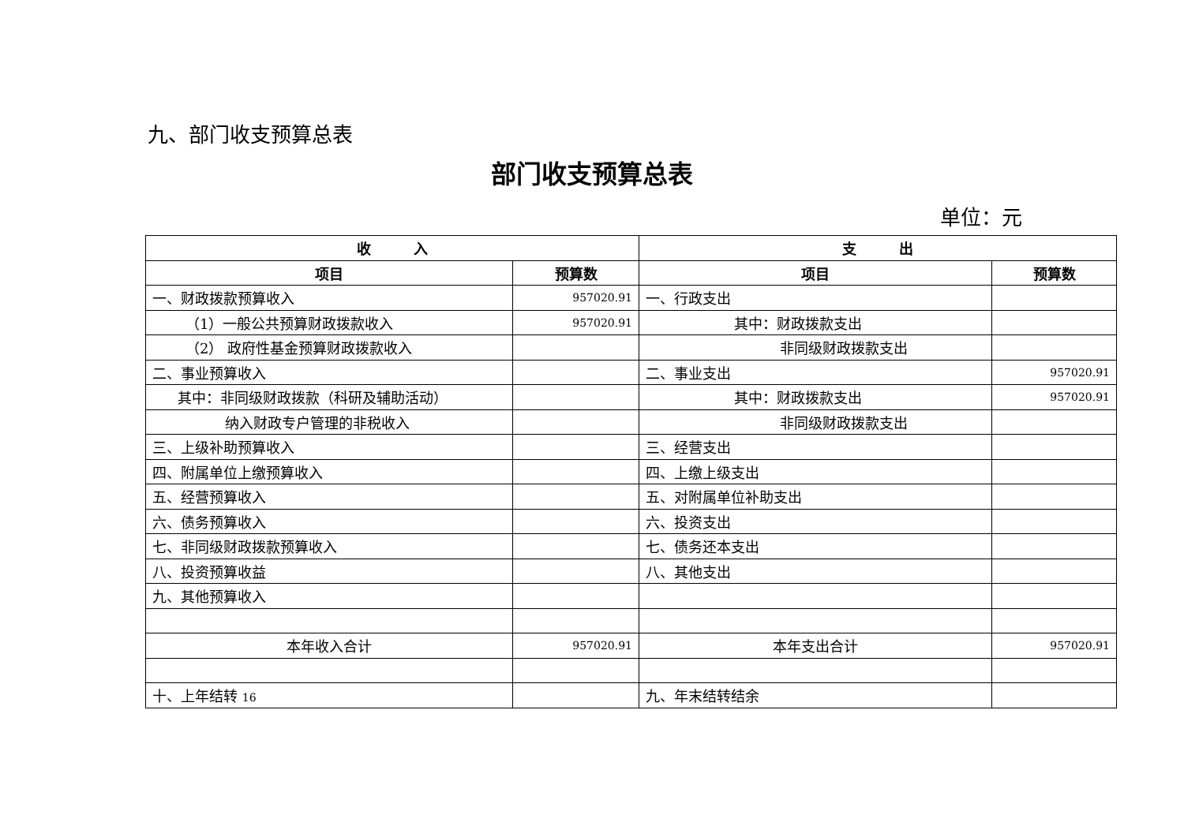九、部门收支预算总表
部门收支预算总表
单位：元
| 收 入 | | 支 出 | |
| --- | --- | --- | --- |
| 项目 | 预算数 | 项目 | 预算数 |
| 一、财政拨款预算收入 | 957020.91 | 一、行政支出 | |
| （1）一般公共预算财政拨款收入 | 957020.91 | 其中：财政拨款支出 | |
| （2） 政府性基金预算财政拨款收入 | | 非同级财政拨款支出 | |
| 二、事业预算收入 | | 二、事业支出 | 957020.91 |
| 其中：非同级财政拨款（科研及辅助活动） | | 其中：财政拨款支出 | 957020.91 |
| 纳入财政专户管理的非税收入 | | 非同级财政拨款支出 | |
| 三、上级补助预算收入 | | 三、经营支出 | |
| 四、附属单位上缴预算收入 | | 四、上缴上级支出 | |
| 五、经营预算收入 | | 五、对附属单位补助支出 | |
| 六、债务预算收入 | | 六、投资支出 | |
| 七、非同级财政拨款预算收入 | | 七、债务还本支出 | |
| 八、投资预算收益 | | 八、其他支出 | |
| 九、其他预算收入 | | | |
| 本年收入合计 | 957020.91 | 本年支出合计 | 957020.91 |
| 十、上年结转 16 | | 九、年末结转结余 | |